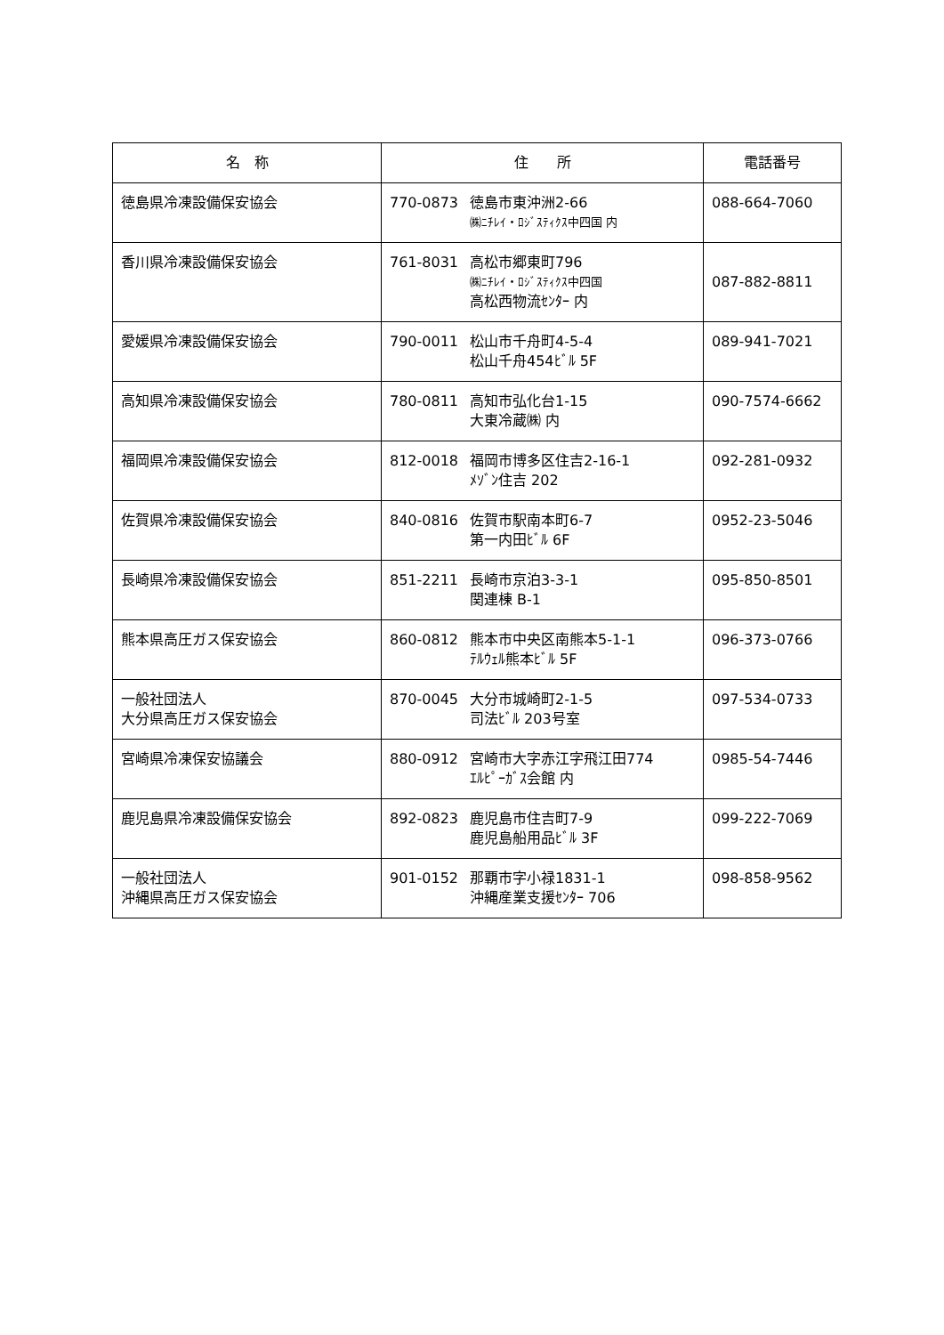| 名 称 | 住 所 | 電話番号 |
| --- | --- | --- |
| 徳島県冷凍設備保安協会 | 770-0873 徳島市東沖洲2-66 ㈱ﾆﾁﾚｲ・ﾛｼﾞｽﾃｨｸｽ中四国 内 | 088-664-7060 |
| 香川県冷凍設備保安協会 | 761-8031 高松市郷東町796 ㈱ﾆﾁﾚｲ・ﾛｼﾞｽﾃｨｸｽ中四国 高松西物流ｾﾝﾀｰ 内 | 087-882-8811 |
| 愛媛県冷凍設備保安協会 | 790-0011 松山市千舟町4-5-4 松山千舟454ﾋﾞﾙ 5F | 089-941-7021 |
| 高知県冷凍設備保安協会 | 780-0811 高知市弘化台1-15 大東冷蔵㈱ 内 | 090-7574-6662 |
| 福岡県冷凍設備保安協会 | 812-0018 福岡市博多区住吉2-16-1 ﾒｿﾞﾝ住吉 202 | 092-281-0932 |
| 佐賀県冷凍設備保安協会 | 840-0816 佐賀市駅南本町6-7 第一内田ﾋﾞﾙ 6F | 0952-23-5046 |
| 長崎県冷凍設備保安協会 | 851-2211 長崎市京泊3-3-1 関連棟 B-1 | 095-850-8501 |
| 熊本県高圧ガス保安協会 | 860-0812 熊本市中央区南熊本5-1-1 ﾃﾙｳｪﾙ熊本ﾋﾞﾙ 5F | 096-373-0766 |
| 一般社団法人 大分県高圧ガス保安協会 | 870-0045 大分市城崎町2-1-5 司法ﾋﾞﾙ 203号室 | 097-534-0733 |
| 宮崎県冷凍保安協議会 | 880-0912 宮崎市大字赤江字飛江田774 ｴﾙﾋﾟｰｶﾞｽ会館 内 | 0985-54-7446 |
| 鹿児島県冷凍設備保安協会 | 892-0823 鹿児島市住吉町7-9 鹿児島船用品ﾋﾞﾙ 3F | 099-222-7069 |
| 一般社団法人 沖縄県高圧ガス保安協会 | 901-0152 那覇市字小禄1831-1 沖縄産業支援ｾﾝﾀｰ 706 | 098-858-9562 |